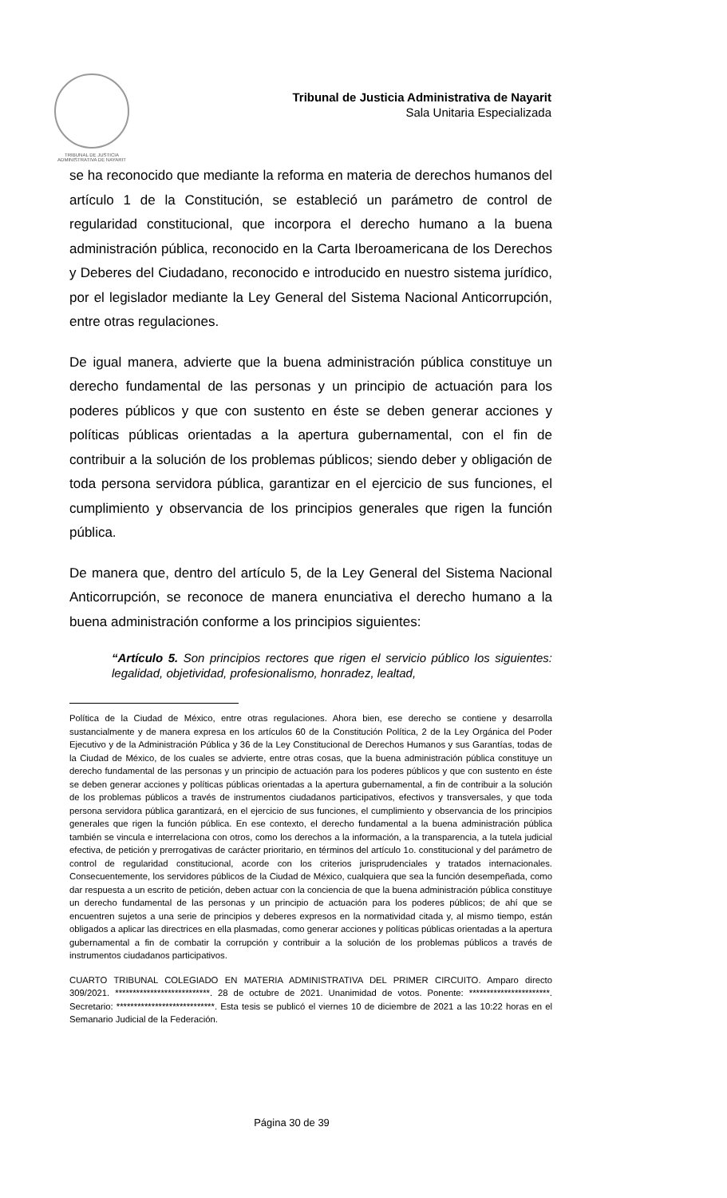TRIBUNAL DE JUSTICIA
ADMINISTRATIVA DE NAYARIT
Tribunal de Justicia Administrativa de Nayarit
Sala Unitaria Especializada
se ha reconocido que mediante la reforma en materia de derechos humanos del artículo 1 de la Constitución, se estableció un parámetro de control de regularidad constitucional, que incorpora el derecho humano a la buena administración pública, reconocido en la Carta Iberoamericana de los Derechos y Deberes del Ciudadano, reconocido e introducido en nuestro sistema jurídico, por el legislador mediante la Ley General del Sistema Nacional Anticorrupción, entre otras regulaciones.
De igual manera, advierte que la buena administración pública constituye un derecho fundamental de las personas y un principio de actuación para los poderes públicos y que con sustento en éste se deben generar acciones y políticas públicas orientadas a la apertura gubernamental, con el fin de contribuir a la solución de los problemas públicos; siendo deber y obligación de toda persona servidora pública, garantizar en el ejercicio de sus funciones, el cumplimiento y observancia de los principios generales que rigen la función pública.
De manera que, dentro del artículo 5, de la Ley General del Sistema Nacional Anticorrupción, se reconoce de manera enunciativa el derecho humano a la buena administración conforme a los principios siguientes:
“Artículo 5. Son principios rectores que rigen el servicio público los siguientes: legalidad, objetividad, profesionalismo, honradez, lealtad,
Política de la Ciudad de México, entre otras regulaciones. Ahora bien, ese derecho se contiene y desarrolla sustancialmente y de manera expresa en los artículos 60 de la Constitución Política, 2 de la Ley Orgánica del Poder Ejecutivo y de la Administración Pública y 36 de la Ley Constitucional de Derechos Humanos y sus Garantías, todas de la Ciudad de México, de los cuales se advierte, entre otras cosas, que la buena administración pública constituye un derecho fundamental de las personas y un principio de actuación para los poderes públicos y que con sustento en éste se deben generar acciones y políticas públicas orientadas a la apertura gubernamental, a fin de contribuir a la solución de los problemas públicos a través de instrumentos ciudadanos participativos, efectivos y transversales, y que toda persona servidora pública garantizará, en el ejercicio de sus funciones, el cumplimiento y observancia de los principios generales que rigen la función pública. En ese contexto, el derecho fundamental a la buena administración pública también se vincula e interrelaciona con otros, como los derechos a la información, a la transparencia, a la tutela judicial efectiva, de petición y prerrogativas de carácter prioritario, en términos del artículo 1o. constitucional y del parámetro de control de regularidad constitucional, acorde con los criterios jurisprudenciales y tratados internacionales. Consecuentemente, los servidores públicos de la Ciudad de México, cualquiera que sea la función desempeñada, como dar respuesta a un escrito de petición, deben actuar con la conciencia de que la buena administración pública constituye un derecho fundamental de las personas y un principio de actuación para los poderes públicos; de ahí que se encuentren sujetos a una serie de principios y deberes expresos en la normatividad citada y, al mismo tiempo, están obligados a aplicar las directrices en ella plasmadas, como generar acciones y políticas públicas orientadas a la apertura gubernamental a fin de combatir la corrupción y contribuir a la solución de los problemas públicos a través de instrumentos ciudadanos participativos.
CUARTO TRIBUNAL COLEGIADO EN MATERIA ADMINISTRATIVA DEL PRIMER CIRCUITO. Amparo directo 309/2021. ***************************. 28 de octubre de 2021. Unanimidad de votos. Ponente: ***********************. Secretario: ****************************. Esta tesis se publicó el viernes 10 de diciembre de 2021 a las 10:22 horas en el Semanario Judicial de la Federación.
Página 30 de 39